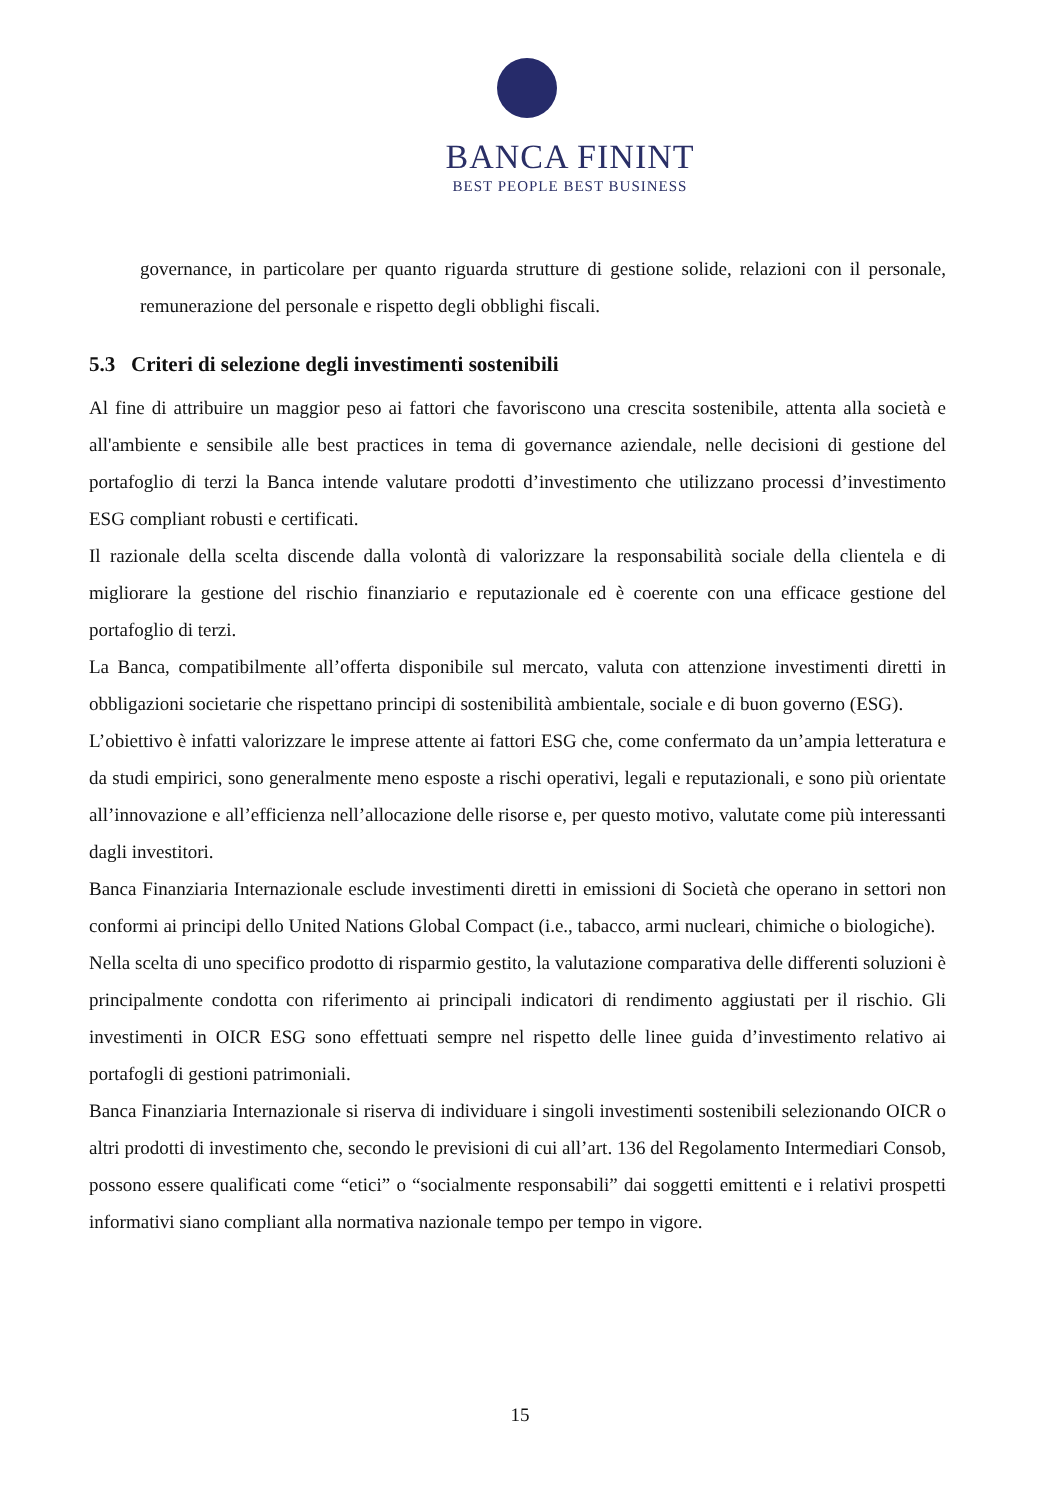BANCA FININT
BEST PEOPLE BEST BUSINESS
governance, in particolare per quanto riguarda strutture di gestione solide, relazioni con il personale, remunerazione del personale e rispetto degli obblighi fiscali.
5.3 Criteri di selezione degli investimenti sostenibili
Al fine di attribuire un maggior peso ai fattori che favoriscono una crescita sostenibile, attenta alla società e all'ambiente e sensibile alle best practices in tema di governance aziendale, nelle decisioni di gestione del portafoglio di terzi la Banca intende valutare prodotti d’investimento che utilizzano processi d’investimento ESG compliant robusti e certificati.
Il razionale della scelta discende dalla volontà di valorizzare la responsabilità sociale della clientela e di migliorare la gestione del rischio finanziario e reputazionale ed è coerente con una efficace gestione del portafoglio di terzi.
La Banca, compatibilmente all’offerta disponibile sul mercato, valuta con attenzione investimenti diretti in obbligazioni societarie che rispettano principi di sostenibilità ambientale, sociale e di buon governo (ESG).
L’obiettivo è infatti valorizzare le imprese attente ai fattori ESG che, come confermato da un’ampia letteratura e da studi empirici, sono generalmente meno esposte a rischi operativi, legali e reputazionali, e sono più orientate all’innovazione e all’efficienza nell’allocazione delle risorse e, per questo motivo, valutate come più interessanti dagli investitori.
Banca Finanziaria Internazionale esclude investimenti diretti in emissioni di Società che operano in settori non conformi ai principi dello United Nations Global Compact (i.e., tabacco, armi nucleari, chimiche o biologiche).
Nella scelta di uno specifico prodotto di risparmio gestito, la valutazione comparativa delle differenti soluzioni è principalmente condotta con riferimento ai principali indicatori di rendimento aggiustati per il rischio. Gli investimenti in OICR ESG sono effettuati sempre nel rispetto delle linee guida d’investimento relativo ai portafogli di gestioni patrimoniali.
Banca Finanziaria Internazionale si riserva di individuare i singoli investimenti sostenibili selezionando OICR o altri prodotti di investimento che, secondo le previsioni di cui all’art. 136 del Regolamento Intermediari Consob, possono essere qualificati come “etici” o “socialmente responsabili” dai soggetti emittenti e i relativi prospetti informativi siano compliant alla normativa nazionale tempo per tempo in vigore.
15